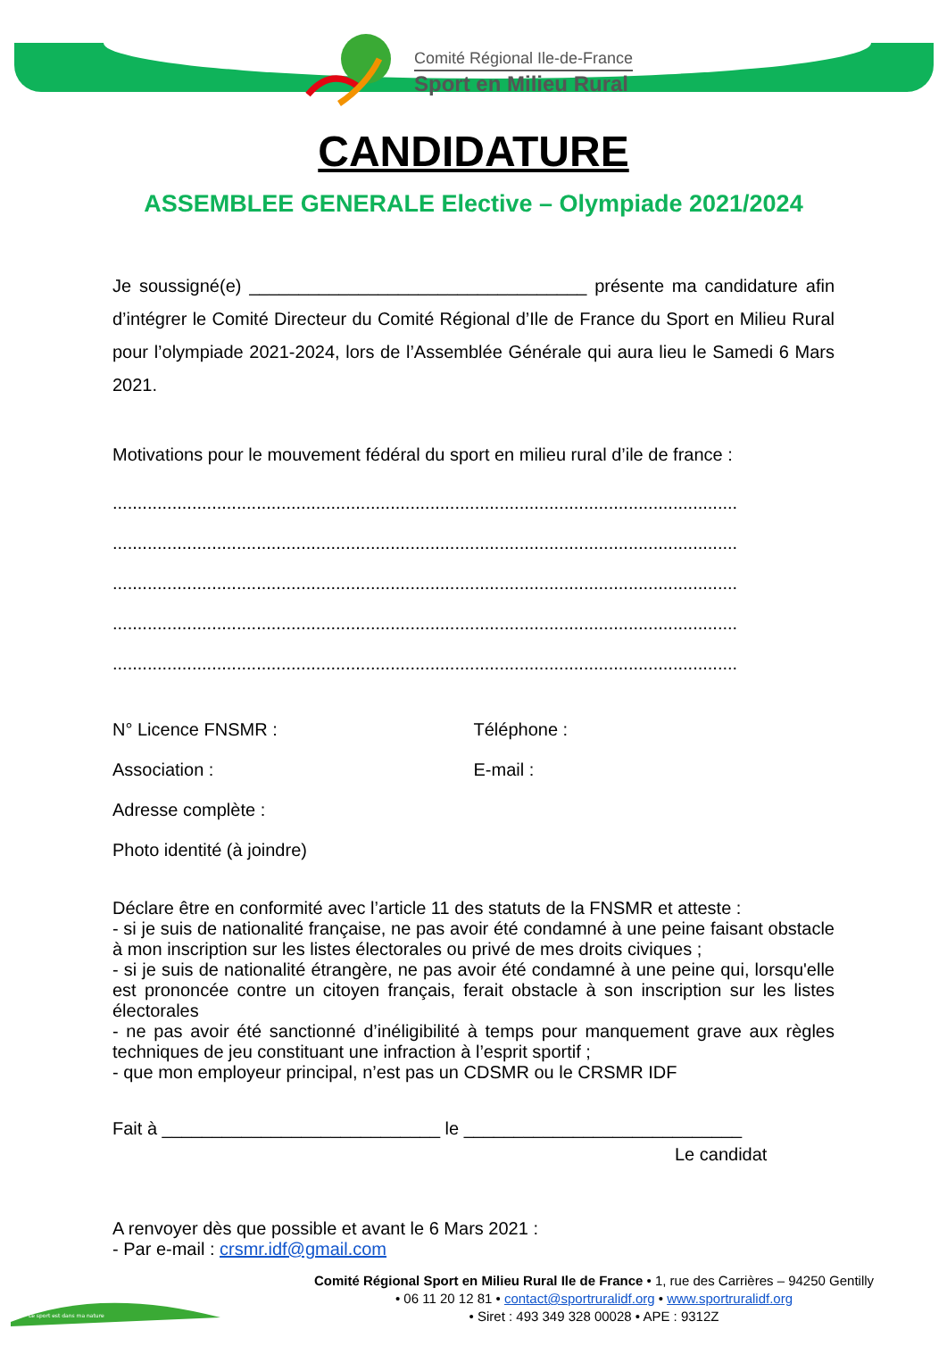Comité Régional Ile-de-France
Sport en Milieu Rural
CANDIDATURE
ASSEMBLEE GENERALE Elective – Olympiade 2021/2024
Je soussigné(e) __________________________________ présente ma candidature afin d’intégrer le Comité Directeur du Comité Régional d’Ile de France du Sport en Milieu Rural pour l’olympiade 2021-2024, lors de l’Assemblée Générale qui aura lieu le Samedi 6 Mars 2021.
Motivations pour le mouvement fédéral du sport en milieu rural d’ile de france :
..............................................................................................................................
..............................................................................................................................
..............................................................................................................................
..............................................................................................................................
..............................................................................................................................
N° Licence FNSMR : Téléphone :
Association : E-mail :
Adresse complète :
Photo identité (à joindre)
Déclare être en conformité avec l’article 11 des statuts de la FNSMR et atteste :
- si je suis de nationalité française, ne pas avoir été condamné à une peine faisant obstacle à mon inscription sur les listes électorales ou privé de mes droits civiques ;
- si je suis de nationalité étrangère, ne pas avoir été condamné à une peine qui, lorsqu'elle est prononcée contre un citoyen français, ferait obstacle à son inscription sur les listes électorales
- ne pas avoir été sanctionné d’inéligibilité à temps pour manquement grave aux règles techniques de jeu constituant une infraction à l’esprit sportif ;
- que mon employeur principal, n’est pas un CDSMR ou le CRSMR IDF
Fait à ____________________________ le ____________________________
Le candidat
A renvoyer dès que possible et avant le 6 Mars 2021 :
- Par e-mail : crsmr.idf@gmail.com
Comité Régional Sport en Milieu Rural Ile de France • 1, rue des Carrières – 94250 Gentilly
• 06 11 20 12 81 • contact@sportruralidf.org • www.sportruralidf.org
• Siret : 493 349 328 00028 • APE : 9312Z
Le sport est dans ma nature